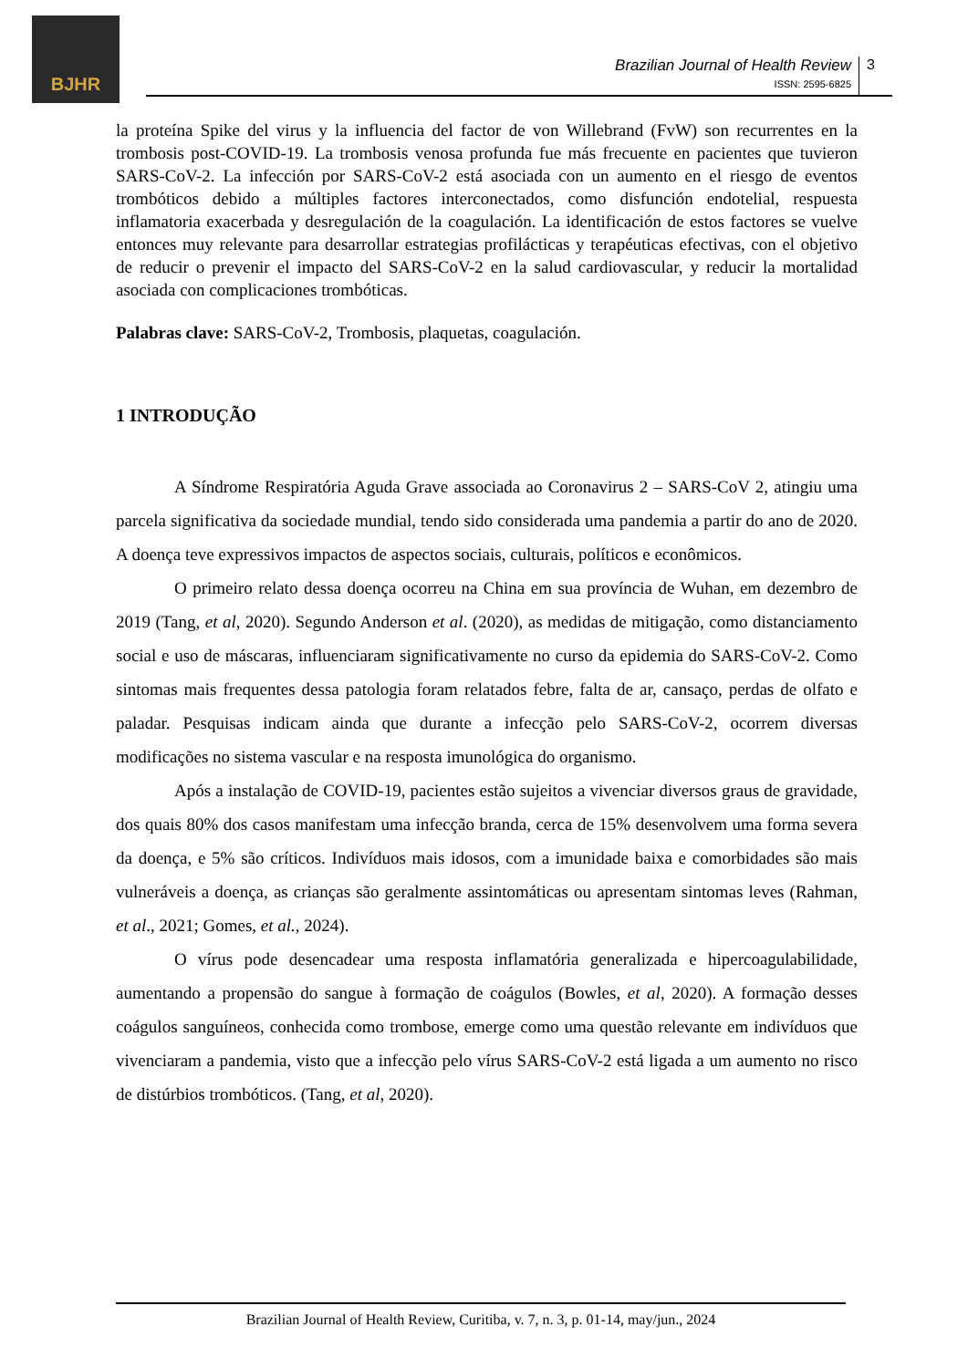BJHR
Brazilian Journal of Health Review
ISSN: 2595-6825
3
la proteína Spike del virus y la influencia del factor de von Willebrand (FvW) son recurrentes en la trombosis post-COVID-19. La trombosis venosa profunda fue más frecuente en pacientes que tuvieron SARS-CoV-2. La infección por SARS-CoV-2 está asociada con un aumento en el riesgo de eventos trombóticos debido a múltiples factores interconectados, como disfunción endotelial, respuesta inflamatoria exacerbada y desregulación de la coagulación. La identificación de estos factores se vuelve entonces muy relevante para desarrollar estrategias profilácticas y terapéuticas efectivas, con el objetivo de reducir o prevenir el impacto del SARS-CoV-2 en la salud cardiovascular, y reducir la mortalidad asociada con complicaciones trombóticas.
Palabras clave: SARS-CoV-2, Trombosis, plaquetas, coagulación.
1 INTRODUÇÃO
A Síndrome Respiratória Aguda Grave associada ao Coronavirus 2 – SARS-CoV 2, atingiu uma parcela significativa da sociedade mundial, tendo sido considerada uma pandemia a partir do ano de 2020. A doença teve expressivos impactos de aspectos sociais, culturais, políticos e econômicos.
O primeiro relato dessa doença ocorreu na China em sua província de Wuhan, em dezembro de 2019 (Tang, et al, 2020). Segundo Anderson et al. (2020), as medidas de mitigação, como distanciamento social e uso de máscaras, influenciaram significativamente no curso da epidemia do SARS-CoV-2. Como sintomas mais frequentes dessa patologia foram relatados febre, falta de ar, cansaço, perdas de olfato e paladar. Pesquisas indicam ainda que durante a infecção pelo SARS-CoV-2, ocorrem diversas modificações no sistema vascular e na resposta imunológica do organismo.
Após a instalação de COVID-19, pacientes estão sujeitos a vivenciar diversos graus de gravidade, dos quais 80% dos casos manifestam uma infecção branda, cerca de 15% desenvolvem uma forma severa da doença, e 5% são críticos. Indivíduos mais idosos, com a imunidade baixa e comorbidades são mais vulneráveis a doença, as crianças são geralmente assintomáticas ou apresentam sintomas leves (Rahman, et al., 2021; Gomes, et al., 2024).
O vírus pode desencadear uma resposta inflamatória generalizada e hipercoagulabilidade, aumentando a propensão do sangue à formação de coágulos (Bowles, et al, 2020). A formação desses coágulos sanguíneos, conhecida como trombose, emerge como uma questão relevante em indivíduos que vivenciaram a pandemia, visto que a infecção pelo vírus SARS-CoV-2 está ligada a um aumento no risco de distúrbios trombóticos. (Tang, et al, 2020).
Brazilian Journal of Health Review, Curitiba, v. 7, n. 3, p. 01-14, may/jun., 2024